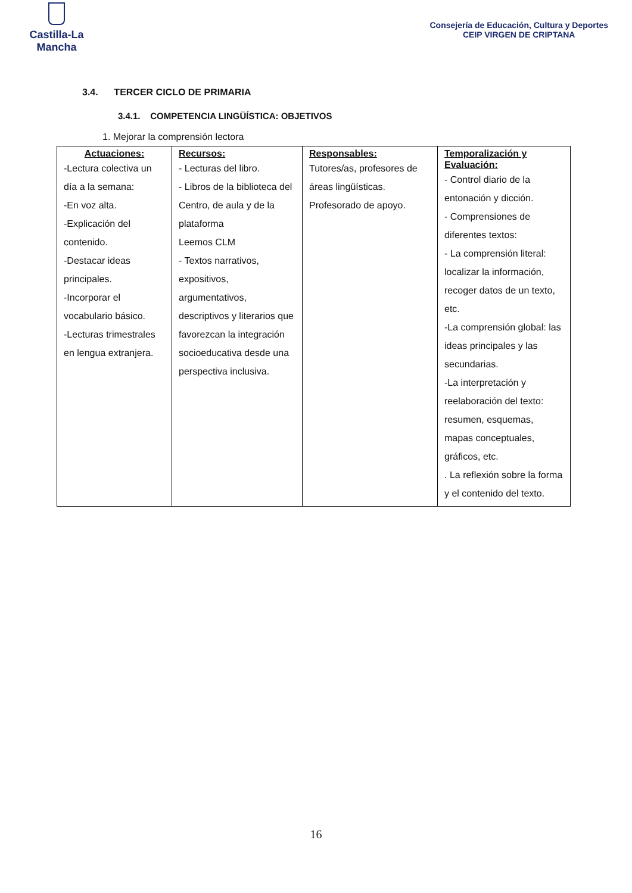Castilla-La Mancha
Consejería de Educación, Cultura y Deportes
CEIP VIRGEN DE CRIPTANA
3.4. TERCER CICLO DE PRIMARIA
3.4.1. COMPETENCIA LINGÜÍSTICA: OBJETIVOS
1. Mejorar la comprensión lectora
| Actuaciones: -Lectura colectiva un día a la semana: -En voz alta. -Explicación del contenido. -Destacar ideas principales. -Incorporar el vocabulario básico. -Lecturas trimestrales en lengua extranjera. | Recursos: - Lecturas del libro. - Libros de la biblioteca del Centro, de aula y de la plataforma Leemos CLM - Textos narrativos, expositivos, argumentativos, descriptivos y literarios que favorezcan la integración socioeducativa desde una perspectiva inclusiva. | Responsables: Tutores/as, profesores de áreas lingüísticas. Profesorado de apoyo. | Temporalización y Evaluación: - Control diario de la entonación y dicción. - Comprensiones de diferentes textos: - La comprensión literal: localizar la información, recoger datos de un texto, etc. -La comprensión global: las ideas principales y las secundarias. -La interpretación y reelaboración del texto: resumen, esquemas, mapas conceptuales, gráficos, etc. . La reflexión sobre la forma y el contenido del texto. |
16